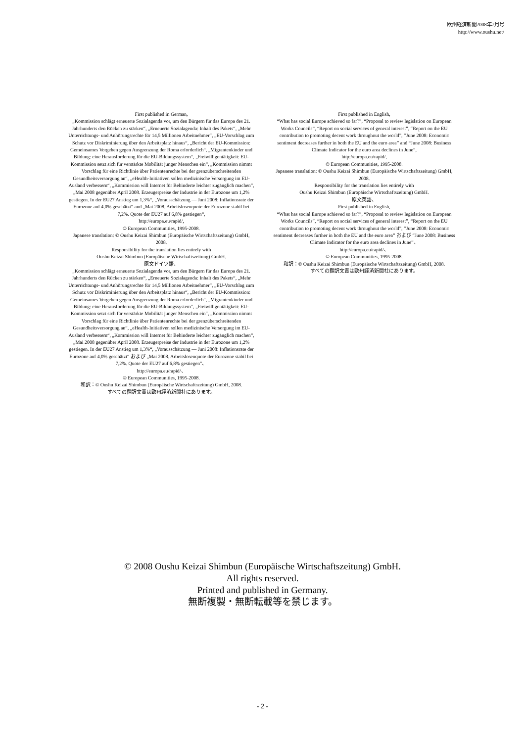欧州経済新聞2008年7月号
http://www.oushu.net/
First published in German,
„Kommission schlägt erneuerte Sozialagenda vor, um den Bürgern für das Europa des 21. Jahrhunderts den Rücken zu stärken“, „Erneuerte Sozialagenda: Inhalt des Pakets“, „Mehr Unterrichtungs- und Anhörungsrechte für 14,5 Millionen Arbeitnehmer“, „EU-Vorschlag zum Schutz vor Diskriminierung über den Arbeitsplatz hinaus“, „Bericht der EU-Kommission: Gemeinsames Vorgehen gegen Ausgrenzung der Roma erforderlich“, „Migrantenkinder und Bildung: eine Herausforderung für die EU-Bildungssystem“, „Freiwilligentätigkeit: EU-Kommission setzt sich für verstärkte Mobilität junger Menschen ein“, „Kommission nimmt Vorschlag für eine Richtlinie über Patientenrechte bei der grenzüberschreitenden Gesundheitsversorgung an“, „eHealth-Initiativen sollen medizinische Versorgung im EU-Ausland verbessern“, „Kommission will Internet für Behinderte leichter zugänglich machen“, „Mai 2008 gegenüber April 2008. Erzeugerpreise der Industrie in der Eurozone um 1,2% gestiegen. In der EU27 Anstieg um 1,3%“, „Vorausschätzung — Juni 2008: Inflationsrate der Eurozone auf 4,0% geschätzt“ and „Mai 2008. Arbeitslosenquote der Eurozone stabil bei 7,2%. Quote der EU27 auf 6,8% gestiegen“,
http://europa.eu/rapid/,
© European Communities, 1995-2008.
Japanese translation: © Oushu Keizai Shimbun (Europäische Wirtschaftszeitung) GmbH, 2008.
Responsibility for the translation lies entirely with
Oushu Keizai Shimbun (Europäische Wirtschaftszeitung) GmbH.
原文ドイツ語、
„Kommission schlägt erneuerte Sozialagenda vor, um den Bürgern für das Europa des 21. Jahrhunderts den Rücken zu stärken“, „Erneuerte Sozialagenda: Inhalt des Pakets“, „Mehr Unterrichtungs- und Anhörungsrechte für 14,5 Millionen Arbeitnehmer“, „EU-Vorschlag zum Schutz vor Diskriminierung über den Arbeitsplatz hinaus“, „Bericht der EU-Kommission: Gemeinsames Vorgehen gegen Ausgrenzung der Roma erforderlich“, „Migrantenkinder und Bildung: eine Herausforderung für die EU-Bildungssystem“, „Freiwilligentätigkeit: EU-Kommission setzt sich für verstärkte Mobilität junger Menschen ein“, „Kommission nimmt Vorschlag für eine Richtlinie über Patientenrechte bei der grenzüberschreitenden Gesundheitsversorgung an“, „eHealth-Initiativen sollen medizinische Versorgung im EU-Ausland verbessern“, „Kommission will Internet für Behinderte leichter zugänglich machen“, „Mai 2008 gegenüber April 2008. Erzeugerpreise der Industrie in der Eurozone um 1,2% gestiegen. In der EU27 Anstieg um 1,3%“, „Vorausschätzung — Juni 2008: Inflationsrate der Eurozone auf 4,0% geschätzt“ および „Mai 2008. Arbeitslosenquote der Eurozone stabil bei 7,2%. Quote der EU27 auf 6,8% gestiegen“、
http://europa.eu/rapid/、
© European Communities, 1995-2008.
和訳：© Oushu Keizai Shimbun (Europäische Wirtschaftszeitung) GmbH, 2008.
すべての翻訳文責は欧州経済新聞社にあります。
First published in English,
“What has social Europe achieved so far?”, “Proposal to review legislation on European Works Councils”, “Report on social services of general interest”, “Report on the EU contribution to promoting decent work throughout the world”, “June 2008: Economic sentiment decreases further in both the EU and the euro area” and “June 2008: Business Climate Indicator for the euro area declines in June”,
http://europa.eu/rapid/,
© European Communities, 1995-2008.
Japanese translation: © Oushu Keizai Shimbun (Europäische Wirtschaftszeitung) GmbH, 2008.
Responsibility for the translation lies entirely with
Oushu Keizai Shimbun (Europäische Wirtschaftszeitung) GmbH.
原文英語、
First published in English,
“What has social Europe achieved so far?”, “Proposal to review legislation on European Works Councils”, “Report on social services of general interest”, “Report on the EU contribution to promoting decent work throughout the world”, “June 2008: Economic sentiment decreases further in both the EU and the euro area” および “June 2008: Business Climate Indicator for the euro area declines in June”、
http://europa.eu/rapid/、
© European Communities, 1995-2008.
和訳：© Oushu Keizai Shimbun (Europäische Wirtschaftszeitung) GmbH, 2008.
すべての翻訳文責は欧州経済新聞社にあります。
© 2008 Oushu Keizai Shimbun (Europäische Wirtschaftszeitung) GmbH.
All rights reserved.
Printed and published in Germany.
無断複製・無断転載等を禁じます。
- 2 -